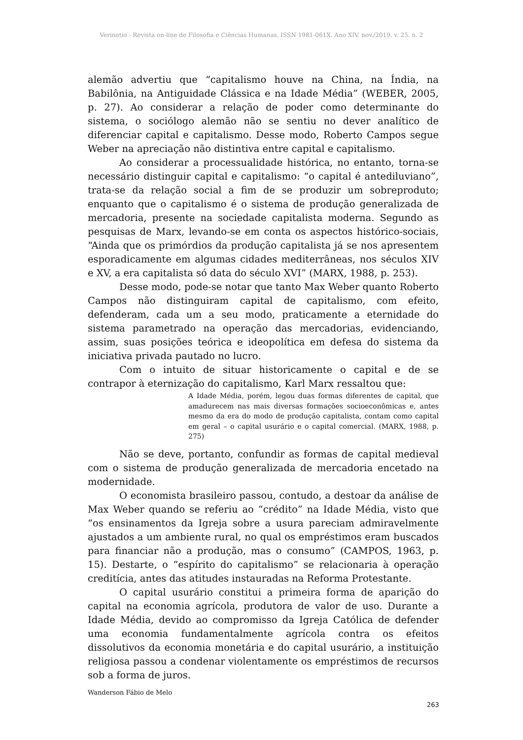Verinotio - Revista on-line de Filosofia e Ciências Humanas. ISSN 1981-061X. Ano XIV. nov./2019. v. 25. n. 2
alemão advertiu que “capitalismo houve na China, na Índia, na Babilônia, na Antiguidade Clássica e na Idade Média” (WEBER, 2005, p. 27). Ao considerar a relação de poder como determinante do sistema, o sociólogo alemão não se sentiu no dever analítico de diferenciar capital e capitalismo. Desse modo, Roberto Campos segue Weber na apreciação não distintiva entre capital e capitalismo.
Ao considerar a processualidade histórica, no entanto, torna-se necessário distinguir capital e capitalismo: “o capital é antediluviano”, trata-se da relação social a fim de se produzir um sobreproduto; enquanto que o capitalismo é o sistema de produção generalizada de mercadoria, presente na sociedade capitalista moderna. Segundo as pesquisas de Marx, levando-se em conta os aspectos histórico-sociais, “Ainda que os primórdios da produção capitalista já se nos apresentem esporadicamente em algumas cidades mediterrâneas, nos séculos XIV e XV, a era capitalista só data do século XVI” (MARX, 1988, p. 253).
Desse modo, pode-se notar que tanto Max Weber quanto Roberto Campos não distinguiram capital de capitalismo, com efeito, defenderam, cada um a seu modo, praticamente a eternidade do sistema parametrado na operação das mercadorias, evidenciando, assim, suas posições teórica e ideopolítica em defesa do sistema da iniciativa privada pautado no lucro.
Com o intuito de situar historicamente o capital e de se contrapor à eternização do capitalismo, Karl Marx ressaltou que:
A Idade Média, porém, legou duas formas diferentes de capital, que amadurecem nas mais diversas formações socioeconômicas e, antes mesmo da era do modo de produção capitalista, contam como capital em geral – o capital usurário e o capital comercial. (MARX, 1988, p. 275)
Não se deve, portanto, confundir as formas de capital medieval com o sistema de produção generalizada de mercadoria encetado na modernidade.
O economista brasileiro passou, contudo, a destoar da análise de Max Weber quando se referiu ao “crédito” na Idade Média, visto que “os ensinamentos da Igreja sobre a usura pareciam admiravelmente ajustados a um ambiente rural, no qual os empréstimos eram buscados para financiar não a produção, mas o consumo” (CAMPOS, 1963, p. 15). Destarte, o “espírito do capitalismo” se relacionaria à operação creditícia, antes das atitudes instauradas na Reforma Protestante.
O capital usurário constitui a primeira forma de aparição do capital na economia agrícola, produtora de valor de uso. Durante a Idade Média, devido ao compromisso da Igreja Católica de defender uma economia fundamentalmente agrícola contra os efeitos dissolutivos da economia monetária e do capital usurário, a instituição religiosa passou a condenar violentamente os empréstimos de recursos sob a forma de juros.
Wanderson Fábio de Melo
263